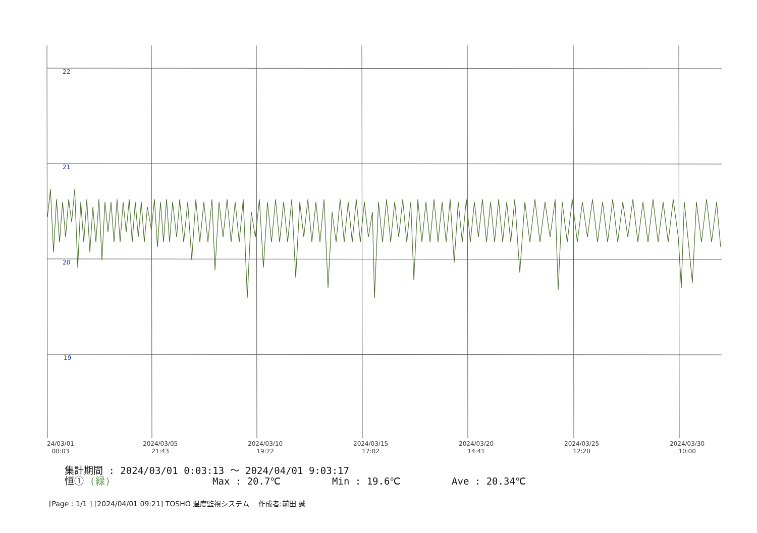22
21
20
19
24/03/01
00:03 2024/03/05
21:43 2024/03/10
19:22 2024/03/15
17:02 2024/03/20
14:41 2024/03/25
12:20 2024/03/30
10:00
集計期間 : 2024/03/01 0:03:13 ～ 2024/04/01 9:03:17
恒① (緑) Max : 20.7℃ Min : 19.6℃ Ave : 20.34℃
[Page : 1/1 ] [2024/04/01 09:21] TOSHO 温度監視システム 作成者:前田 誠